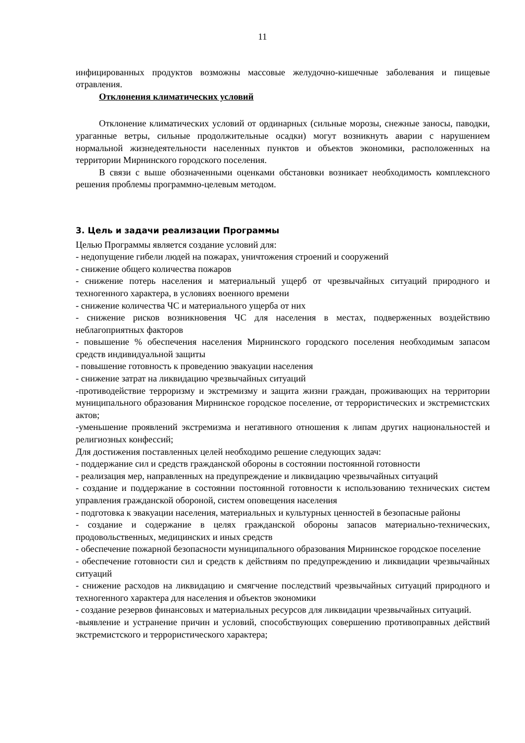11
инфицированных продуктов возможны массовые желудочно-кишечные заболевания и пищевые отравления.
Отклонения климатических условий
Отклонение климатических условий от ординарных (сильные морозы, снежные заносы, паводки, ураганные ветры, сильные продолжительные осадки) могут возникнуть аварии с нарушением нормальной жизнедеятельности населенных пунктов и объектов экономики, расположенных на территории Мирнинского городского поселения.
В связи с выше обозначенными оценками обстановки возникает необходимость комплексного решения проблемы программно-целевым методом.
3. Цель и задачи реализации Программы
Целью Программы является создание условий для:
- недопущение гибели людей на пожарах, уничтожения строений и сооружений
- снижение общего количества пожаров
- снижение потерь населения и материальный ущерб от чрезвычайных ситуаций природного и техногенного характера, в условиях военного времени
- снижение количества ЧС и материального ущерба от них
- снижение рисков возникновения ЧС для населения в местах, подверженных воздействию неблагоприятных факторов
- повышение % обеспечения населения Мирнинского городского поселения необходимым запасом средств индивидуальной защиты
- повышение готовность к проведению эвакуации населения
- снижение затрат на ликвидацию чрезвычайных ситуаций
-противодействие терроризму и экстремизму и защита жизни граждан, проживающих на территории муниципального образования Мирнинское городское поселение, от террористических и экстремистских актов;
-уменьшение проявлений экстремизма и негативного отношения к липам других национальностей и религиозных конфессий;
Для достижения поставленных целей необходимо решение следующих задач:
- поддержание сил и средств гражданской обороны в состоянии постоянной готовности
- реализация мер, направленных на предупреждение и ликвидацию чрезвычайных ситуаций
- создание и поддержание в состоянии постоянной готовности к использованию технических систем управления гражданской обороной, систем оповещения населения
- подготовка к эвакуации населения, материальных и культурных ценностей в безопасные районы
- создание и содержание в целях гражданской обороны запасов материально-технических, продовольственных, медицинских и иных средств
- обеспечение пожарной безопасности муниципального образования Мирнинское городское поселение
- обеспечение готовности сил и средств к действиям по предупреждению и ликвидации чрезвычайных ситуаций
- снижение расходов на ликвидацию и смягчение последствий чрезвычайных ситуаций природного и техногенного характера для населения и объектов экономики
- создание резервов финансовых и материальных ресурсов для ликвидации чрезвычайных ситуаций.
-выявление и устранение причин и условий, способствующих совершению противоправных действий экстремистского и террористического характера;